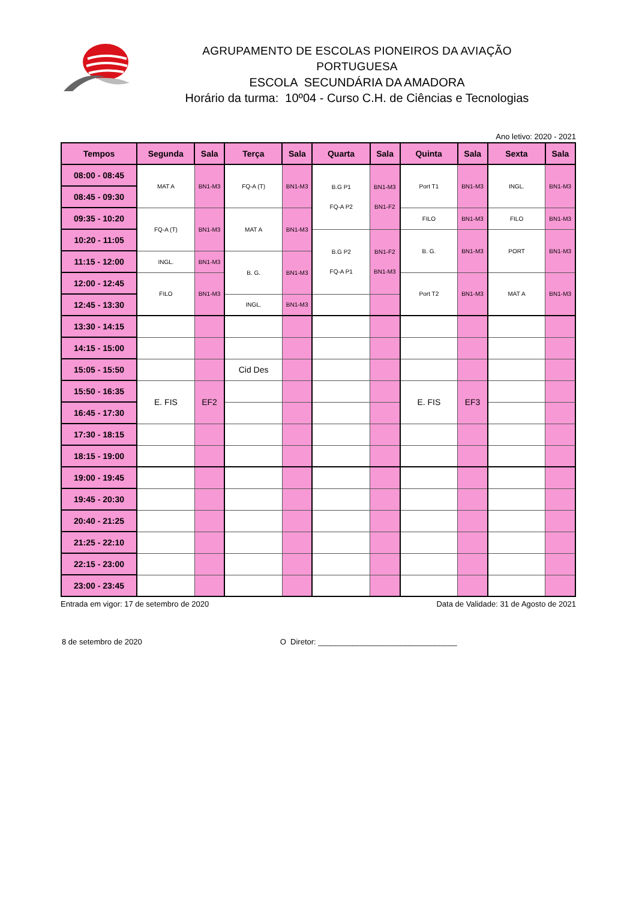AGRUPAMENTO DE ESCOLAS PIONEIROS DA AVIAÇÃO PORTUGUESA
ESCOLA SECUNDÁRIA DA AMADORA
Horário da turma: 10º04 - Curso C.H. de Ciências e Tecnologias
Ano letivo: 2020 - 2021
| Tempos | Segunda | Sala | Terça | Sala | Quarta | Sala | Quinta | Sala | Sexta | Sala |
| --- | --- | --- | --- | --- | --- | --- | --- | --- | --- | --- |
| 08:00 - 08:45 | MAT A | BN1-M3 | FQ-A (T) | BN1-M3 | B.G P1 FQ-A P2 | BN1-M3 BN1-F2 | Port T1 | BN1-M3 | INGL. | BN1-M3 |
| 08:45 - 09:30 | | | | | | | | | | |
| 09:35 - 10:20 | FQ-A (T) | BN1-M3 | MAT A | BN1-M3 | | | FILO | BN1-M3 | FILO | BN1-M3 |
| 10:20 - 11:05 | | | | | B.G P2 FQ-A P1 | BN1-F2 BN1-M3 | B. G. | BN1-M3 | PORT | BN1-M3 |
| 11:15 - 12:00 | INGL. | BN1-M3 | B. G. | BN1-M3 | | | | | | |
| 12:00 - 12:45 | FILO | BN1-M3 | | | | | Port T2 | BN1-M3 | MAT A | BN1-M3 |
| 12:45 - 13:30 | | | INGL. | BN1-M3 | | | | | | |
| 13:30 - 14:15 | | | | | | | | | | |
| 14:15 - 15:00 | | | | | | | | | | |
| 15:05 - 15:50 | | | Cid Des | | | | | | | |
| 15:50 - 16:35 | E. FIS | EF2 | | | | | E. FIS | EF3 | | |
| 16:45 - 17:30 | | | | | | | | | | |
| 17:30 - 18:15 | | | | | | | | | | |
| 18:15 - 19:00 | | | | | | | | | | |
| 19:00 - 19:45 | | | | | | | | | | |
| 19:45 - 20:30 | | | | | | | | | | |
| 20:40 - 21:25 | | | | | | | | | | |
| 21:25 - 22:10 | | | | | | | | | | |
| 22:15 - 23:00 | | | | | | | | | | |
| 23:00 - 23:45 | | | | | | | | | | |
Entrada em vigor: 17 de setembro de 2020 Data de Validade: 31 de Agosto de 2021
8 de setembro de 2020 O Diretor: ________________________________